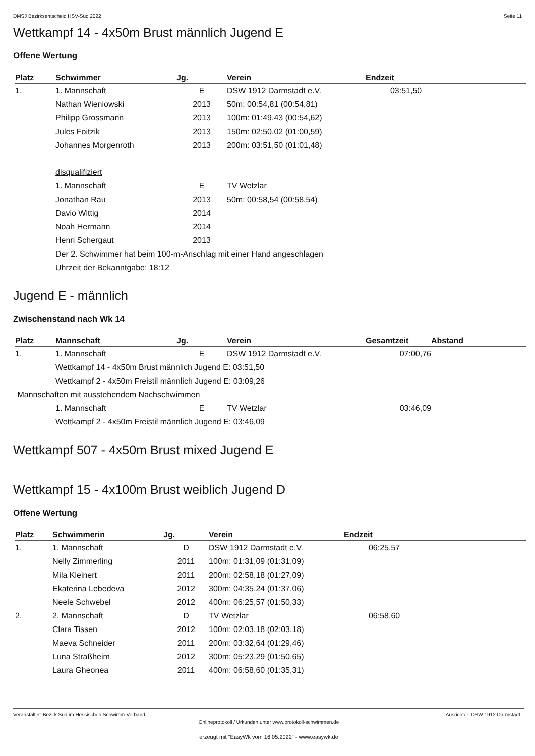DMSJ Bezirksentscheid HSV-Süd 2022 Seite 11
Wettkampf 14 - 4x50m Brust männlich Jugend E
Offene Wertung
| Platz | Schwimmer | Jg. | Verein | Endzeit |
| --- | --- | --- | --- | --- |
| 1. | 1. Mannschaft | E | DSW 1912 Darmstadt e.V. | 03:51,50 |
| | Nathan Wieniowski | 2013 | 50m: 00:54,81 (00:54,81) | |
| | Philipp Grossmann | 2013 | 100m: 01:49,43 (00:54,62) | |
| | Jules Foitzik | 2013 | 150m: 02:50,02 (01:00,59) | |
| | Johannes Morgenroth | 2013 | 200m: 03:51,50 (01:01,48) | |
| | disqualifiziert | | | |
| | 1. Mannschaft | E | TV Wetzlar | |
| | Jonathan Rau | 2013 | 50m: 00:58,54 (00:58,54) | |
| | Davio Wittig | 2014 | | |
| | Noah Hermann | 2014 | | |
| | Henri Schergaut | 2013 | | |
| | Der 2. Schwimmer hat beim 100-m-Anschlag mit einer Hand angeschlagen | | | |
| | Uhrzeit der Bekanntgabe: 18:12 | | | |
Jugend E - männlich
Zwischenstand nach Wk 14
| Platz | Mannschaft | Jg. | Verein | Gesamtzeit | Abstand |
| --- | --- | --- | --- | --- | --- |
| 1. | 1. Mannschaft | E | DSW 1912 Darmstadt e.V. | 07:00,76 | |
| | Wettkampf 14 - 4x50m Brust männlich Jugend E: 03:51,50 | | | | |
| | Wettkampf 2 - 4x50m Freistil männlich Jugend E: 03:09,26 | | | | |
| Mannschaften mit ausstehendem Nachschwimmen | | | | | |
| | 1. Mannschaft | E | TV Wetzlar | 03:46,09 | |
| | Wettkampf 2 - 4x50m Freistil männlich Jugend E: 03:46,09 | | | | |
Wettkampf 507 - 4x50m Brust mixed Jugend E
Wettkampf 15 - 4x100m Brust weiblich Jugend D
Offene Wertung
| Platz | Schwimmerin | Jg. | Verein | Endzeit |
| --- | --- | --- | --- | --- |
| 1. | 1. Mannschaft | D | DSW 1912 Darmstadt e.V. | 06:25,57 |
| | Nelly Zimmerling | 2011 | 100m: 01:31,09 (01:31,09) | |
| | Mila Kleinert | 2011 | 200m: 02:58,18 (01:27,09) | |
| | Ekaterina Lebedeva | 2012 | 300m: 04:35,24 (01:37,06) | |
| | Neele Schwebel | 2012 | 400m: 06:25,57 (01:50,33) | |
| 2. | 2. Mannschaft | D | TV Wetzlar | 06:58,60 |
| | Clara Tissen | 2012 | 100m: 02:03,18 (02:03,18) | |
| | Maeva Schneider | 2011 | 200m: 03:32,64 (01:29,46) | |
| | Luna Straßheim | 2012 | 300m: 05:23,29 (01:50,65) | |
| | Laura Gheonea | 2011 | 400m: 06:58,60 (01:35,31) | |
Veranstalter: Bezirk Süd im Hessischen Schwimm-Verband Ausrichter: DSW 1912 Darmstadt
Onlineprotokoll / Urkunden unter www.protokoll-schwimmen.de
erzeugt mit "EasyWk vom 16.05.2022" - www.easywk.de